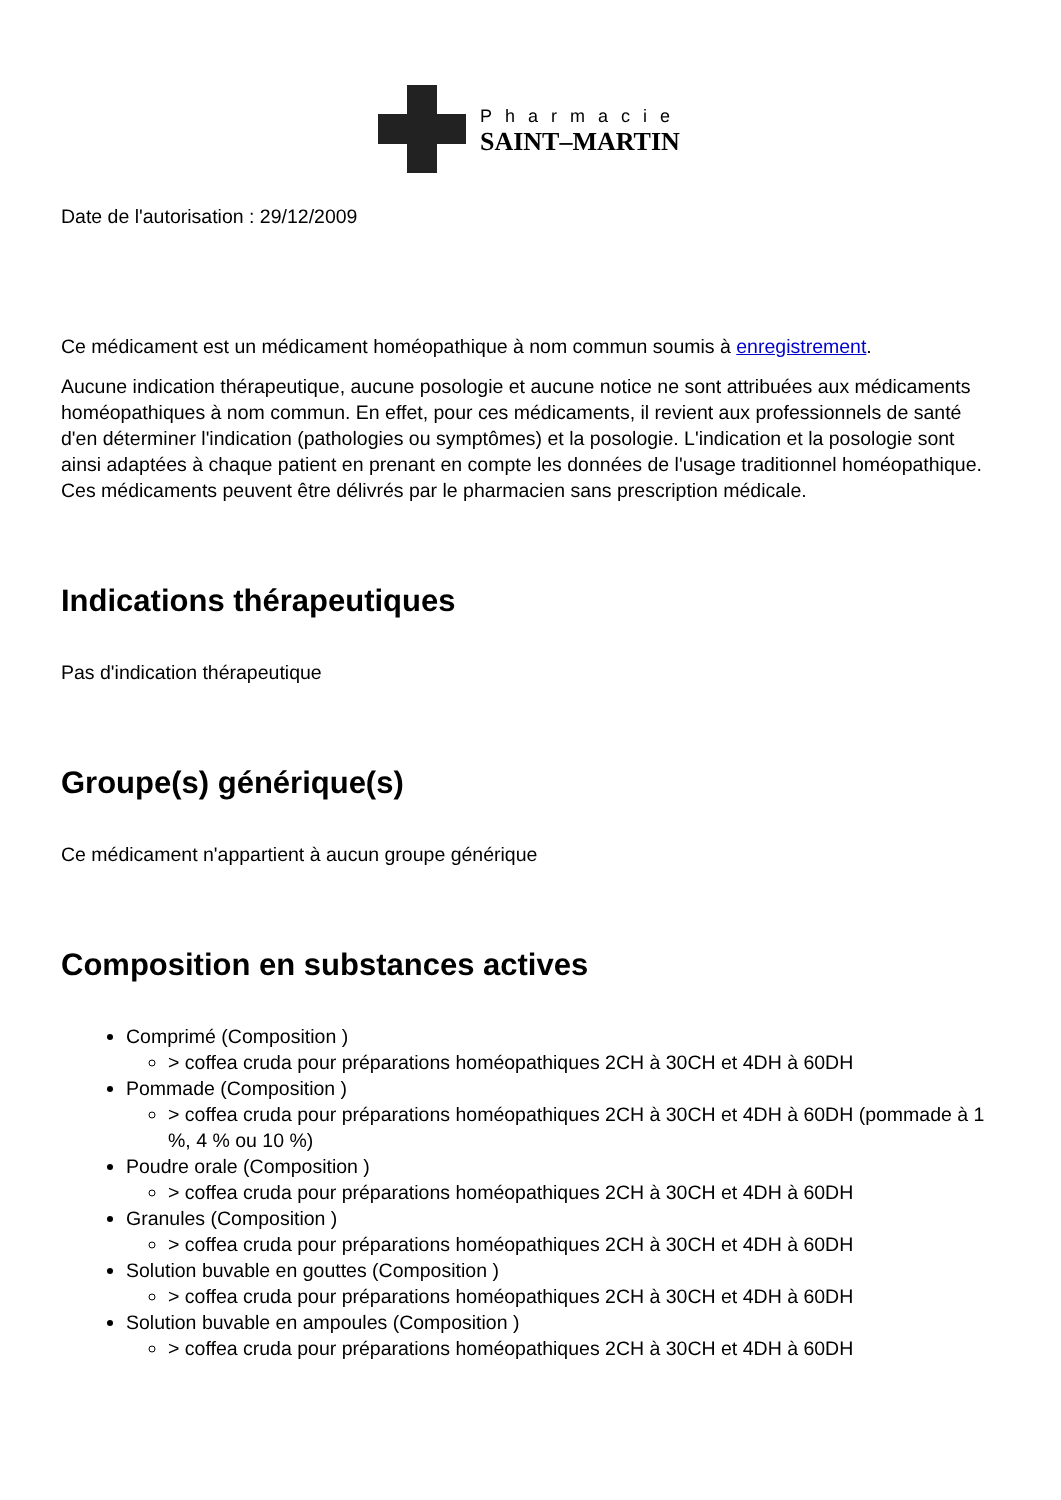Pharmacie
SAINT–MARTIN
Date de l'autorisation : 29/12/2009
Ce médicament est un médicament homéopathique à nom commun soumis à enregistrement.
Aucune indication thérapeutique, aucune posologie et aucune notice ne sont attribuées aux médicaments homéopathiques à nom commun. En effet, pour ces médicaments, il revient aux professionnels de santé d'en déterminer l'indication (pathologies ou symptômes) et la posologie. L'indication et la posologie sont ainsi adaptées à chaque patient en prenant en compte les données de l'usage traditionnel homéopathique. Ces médicaments peuvent être délivrés par le pharmacien sans prescription médicale.
Indications thérapeutiques
Pas d'indication thérapeutique
Groupe(s) générique(s)
Ce médicament n'appartient à aucun groupe générique
Composition en substances actives
Comprimé (Composition )
> coffea cruda pour préparations homéopathiques 2CH à 30CH et 4DH à 60DH
Pommade (Composition )
> coffea cruda pour préparations homéopathiques 2CH à 30CH et 4DH à 60DH (pommade à 1 %, 4 % ou 10 %)
Poudre orale (Composition )
> coffea cruda pour préparations homéopathiques 2CH à 30CH et 4DH à 60DH
Granules (Composition )
> coffea cruda pour préparations homéopathiques 2CH à 30CH et 4DH à 60DH
Solution buvable en gouttes (Composition )
> coffea cruda pour préparations homéopathiques 2CH à 30CH et 4DH à 60DH
Solution buvable en ampoules (Composition )
> coffea cruda pour préparations homéopathiques 2CH à 30CH et 4DH à 60DH